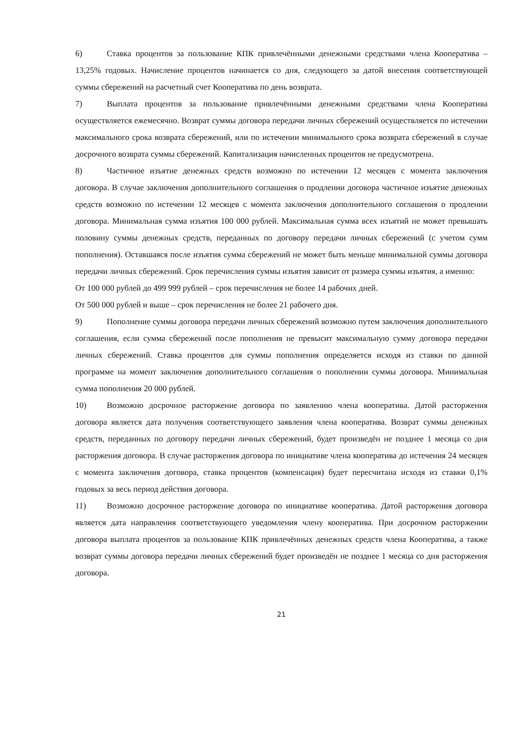6) Ставка процентов за пользование КПК привлечёнными денежными средствами члена Кооператива – 13,25% годовых. Начисление процентов начинается со дня, следующего за датой внесения соответствующей суммы сбережений на расчетный счет Кооператива по день возврата.
7) Выплата процентов за пользование привлечёнными денежными средствами члена Кооператива осуществляется ежемесячно. Возврат суммы договора передачи личных сбережений осуществляется по истечении максимального срока возврата сбережений, или по истечении минимального срока возврата сбережений в случае досрочного возврата суммы сбережений. Капитализация начисленных процентов не предусмотрена.
8) Частичное изъятие денежных средств возможно по истечении 12 месяцев с момента заключения договора. В случае заключения дополнительного соглашения о продлении договора частичное изъятие денежных средств возможно по истечении 12 месяцев с момента заключения дополнительного соглашения о продлении договора. Минимальная сумма изъятия 100 000 рублей. Максимальная сумма всех изъятий не может превышать половину суммы денежных средств, переданных по договору передачи личных сбережений (с учетом сумм пополнения). Оставшаяся после изъятия сумма сбережений не может быть меньше минимальной суммы договора передачи личных сбережений. Срок перечисления суммы изъятия зависит от размера суммы изъятия, а именно:
От 100 000 рублей до 499 999 рублей – срок перечисления не более 14 рабочих дней.
От 500 000 рублей и выше – срок перечисления не более 21 рабочего дня.
9) Пополнение суммы договора передачи личных сбережений возможно путем заключения дополнительного соглашения, если сумма сбережений после пополнения не превысит максимальную сумму договора передачи личных сбережений. Ставка процентов для суммы пополнения определяется исходя из ставки по данной программе на момент заключения дополнительного соглашения о пополнении суммы договора. Минимальная сумма пополнения 20 000 рублей.
10) Возможно досрочное расторжение договора по заявлению члена кооператива. Датой расторжения договора является дата получения соответствующего заявления члена кооператива. Возврат суммы денежных средств, переданных по договору передачи личных сбережений, будет произведён не позднее 1 месяца со дня расторжения договора. В случае расторжения договора по инициативе члена кооператива до истечения 24 месяцев с момента заключения договора, ставка процентов (компенсация) будет пересчитана исходя из ставки 0,1% годовых за весь период действия договора.
11) Возможно досрочное расторжение договора по инициативе кооператива. Датой расторжения договора является дата направления соответствующего уведомления члену кооператива. При досрочном расторжении договора выплата процентов за пользование КПК привлечённых денежных средств члена Кооператива, а также возврат суммы договора передачи личных сбережений будет произведён не позднее 1 месяца со дня расторжения договора.
21